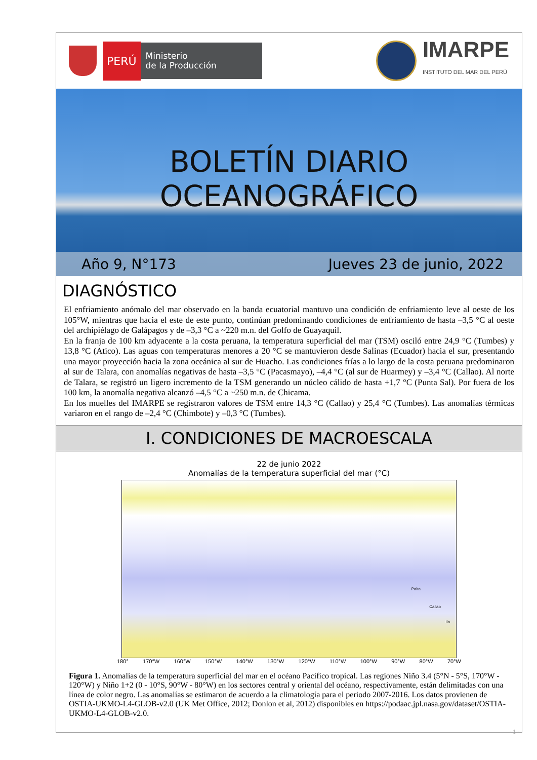PERÚ
Ministerio
de la Producción
IMARPE
INSTITUTO DEL MAR DEL PERÚ
BOLETÍN DIARIO OCEANOGRÁFICO
Año 9, N°173 Jueves 23 de junio, 2022
DIAGNÓSTICO
El enfriamiento anómalo del mar observado en la banda ecuatorial mantuvo una condición de enfriamiento leve al oeste de los 105°W, mientras que hacia el este de este punto, continúan predominando condiciones de enfriamiento de hasta –3,5 °C al oeste del archipiélago de Galápagos y de –3,3 °C a ~220 m.n. del Golfo de Guayaquil.
En la franja de 100 km adyacente a la costa peruana, la temperatura superficial del mar (TSM) osciló entre 24,9 °C (Tumbes) y 13,8 °C (Atico). Las aguas con temperaturas menores a 20 °C se mantuvieron desde Salinas (Ecuador) hacia el sur, presentando una mayor proyección hacia la zona oceánica al sur de Huacho. Las condiciones frías a lo largo de la costa peruana predominaron al sur de Talara, con anomalías negativas de hasta –3,5 °C (Pacasmayo), –4,4 °C (al sur de Huarmey) y –3,4 °C (Callao). Al norte de Talara, se registró un ligero incremento de la TSM generando un núcleo cálido de hasta +1,7 °C (Punta Sal). Por fuera de los 100 km, la anomalía negativa alcanzó –4,5 °C a ~250 m.n. de Chicama.
En los muelles del IMARPE se registraron valores de TSM entre 14,3 °C (Callao) y 25,4 °C (Tumbes). Las anomalías térmicas variaron en el rango de –2,4 °C (Chimbote) y –0,3 °C (Tumbes).
I. CONDICIONES DE MACROESCALA
22 de junio 2022
Anomalías de la temperatura superficial del mar (°C)
Paita
Callao
Ilo
180° 170°W 160°W 150°W 140°W 130°W 120°W 110°W 100°W 90°W 80°W 70°W
30°N 25°N 20°N 15°N 10°N 5°N EC 5°S 10°S 15°S 20°S 25°S 30°S °C 8 7 6 5 4 3 2 1 0 -1 -2 -3 -4 -5 -6 -7 -8
Figura 1. Anomalías de la temperatura superficial del mar en el océano Pacífico tropical. Las regiones Niño 3.4 (5°N - 5°S, 170°W - 120°W) y Niño 1+2 (0 - 10°S, 90°W - 80°W) en los sectores central y oriental del océano, respectivamente, están delimitadas con una línea de color negro. Las anomalías se estimaron de acuerdo a la climatología para el periodo 2007-2016. Los datos provienen de OSTIA-UKMO-L4-GLOB-v2.0 (UK Met Office, 2012; Donlon et al, 2012) disponibles en https://podaac.jpl.nasa.gov/dataset/OSTIA-UKMO-L4-GLOB-v2.0.
- 1 -